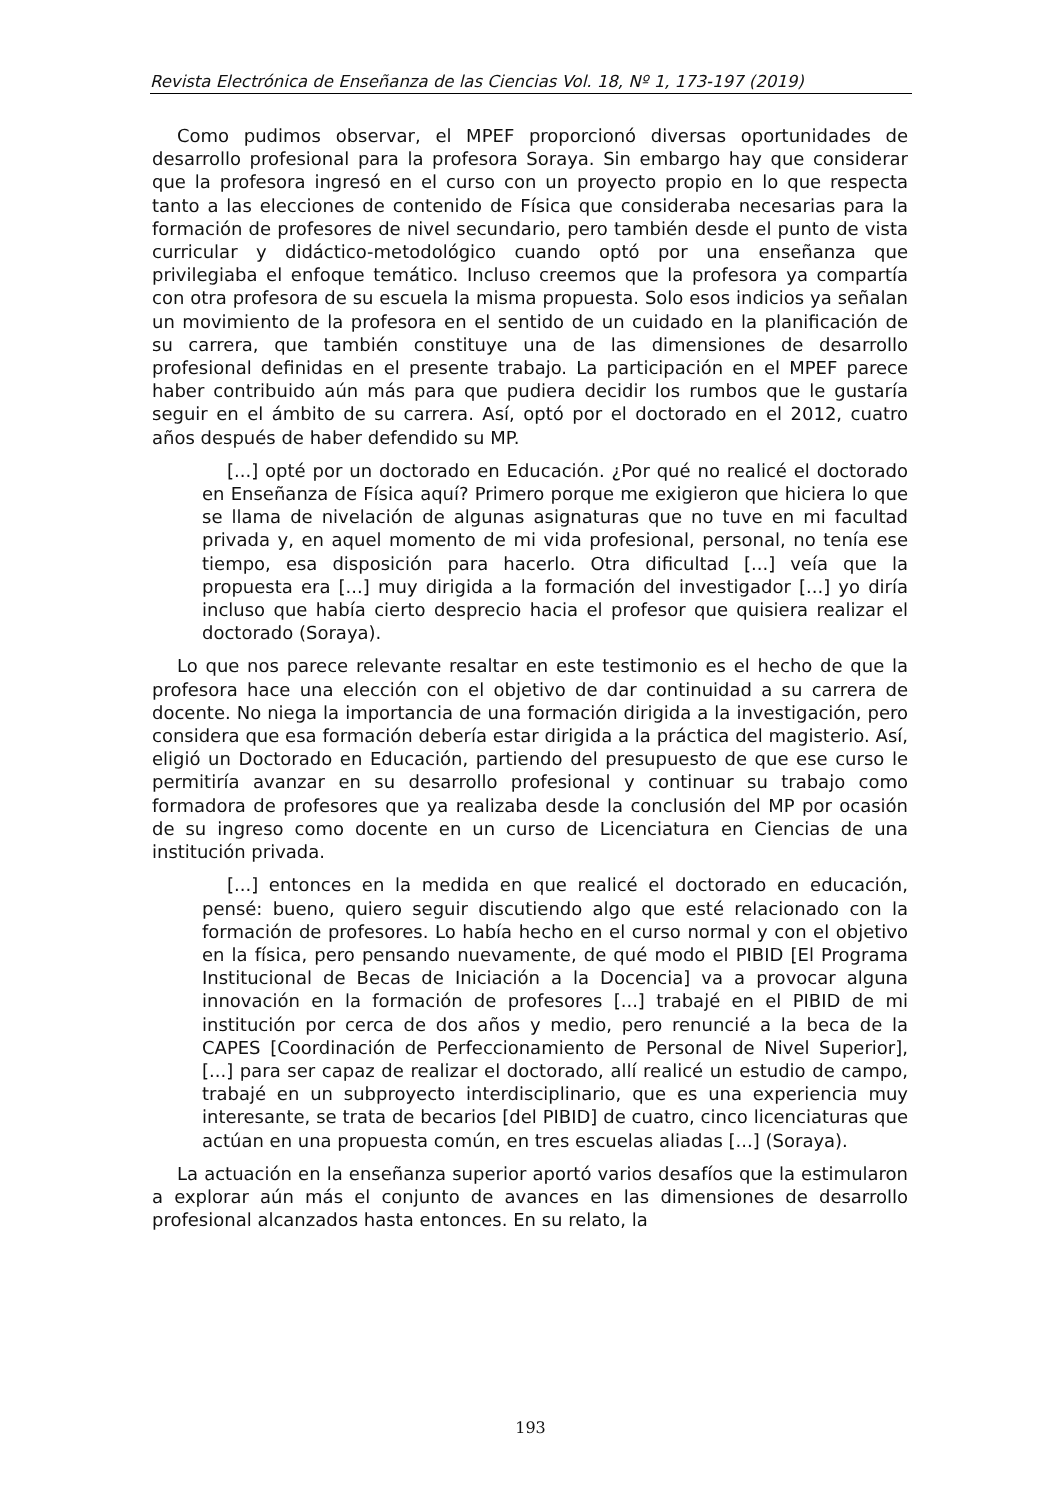Revista Electrónica de Enseñanza de las Ciencias Vol. 18, Nº 1, 173-197 (2019)
Como pudimos observar, el MPEF proporcionó diversas oportunidades de desarrollo profesional para la profesora Soraya. Sin embargo hay que considerar que la profesora ingresó en el curso con un proyecto propio en lo que respecta tanto a las elecciones de contenido de Física que consideraba necesarias para la formación de profesores de nivel secundario, pero también desde el punto de vista curricular y didáctico-metodológico cuando optó por una enseñanza que privilegiaba el enfoque temático. Incluso creemos que la profesora ya compartía con otra profesora de su escuela la misma propuesta. Solo esos indicios ya señalan un movimiento de la profesora en el sentido de un cuidado en la planificación de su carrera, que también constituye una de las dimensiones de desarrollo profesional definidas en el presente trabajo. La participación en el MPEF parece haber contribuido aún más para que pudiera decidir los rumbos que le gustaría seguir en el ámbito de su carrera. Así, optó por el doctorado en el 2012, cuatro años después de haber defendido su MP.
[...] opté por un doctorado en Educación. ¿Por qué no realicé el doctorado en Enseñanza de Física aquí? Primero porque me exigieron que hiciera lo que se llama de nivelación de algunas asignaturas que no tuve en mi facultad privada y, en aquel momento de mi vida profesional, personal, no tenía ese tiempo, esa disposición para hacerlo. Otra dificultad [...] veía que la propuesta era [...] muy dirigida a la formación del investigador [...] yo diría incluso que había cierto desprecio hacia el profesor que quisiera realizar el doctorado (Soraya).
Lo que nos parece relevante resaltar en este testimonio es el hecho de que la profesora hace una elección con el objetivo de dar continuidad a su carrera de docente. No niega la importancia de una formación dirigida a la investigación, pero considera que esa formación debería estar dirigida a la práctica del magisterio. Así, eligió un Doctorado en Educación, partiendo del presupuesto de que ese curso le permitiría avanzar en su desarrollo profesional y continuar su trabajo como formadora de profesores que ya realizaba desde la conclusión del MP por ocasión de su ingreso como docente en un curso de Licenciatura en Ciencias de una institución privada.
[...] entonces en la medida en que realicé el doctorado en educación, pensé: bueno, quiero seguir discutiendo algo que esté relacionado con la formación de profesores. Lo había hecho en el curso normal y con el objetivo en la física, pero pensando nuevamente, de qué modo el PIBID [El Programa Institucional de Becas de Iniciación a la Docencia] va a provocar alguna innovación en la formación de profesores [...] trabajé en el PIBID de mi institución por cerca de dos años y medio, pero renuncié a la beca de la CAPES [Coordinación de Perfeccionamiento de Personal de Nivel Superior], [...] para ser capaz de realizar el doctorado, allí realicé un estudio de campo, trabajé en un subproyecto interdisciplinario, que es una experiencia muy interesante, se trata de becarios [del PIBID] de cuatro, cinco licenciaturas que actúan en una propuesta común, en tres escuelas aliadas [...] (Soraya).
La actuación en la enseñanza superior aportó varios desafíos que la estimularon a explorar aún más el conjunto de avances en las dimensiones de desarrollo profesional alcanzados hasta entonces. En su relato, la
193